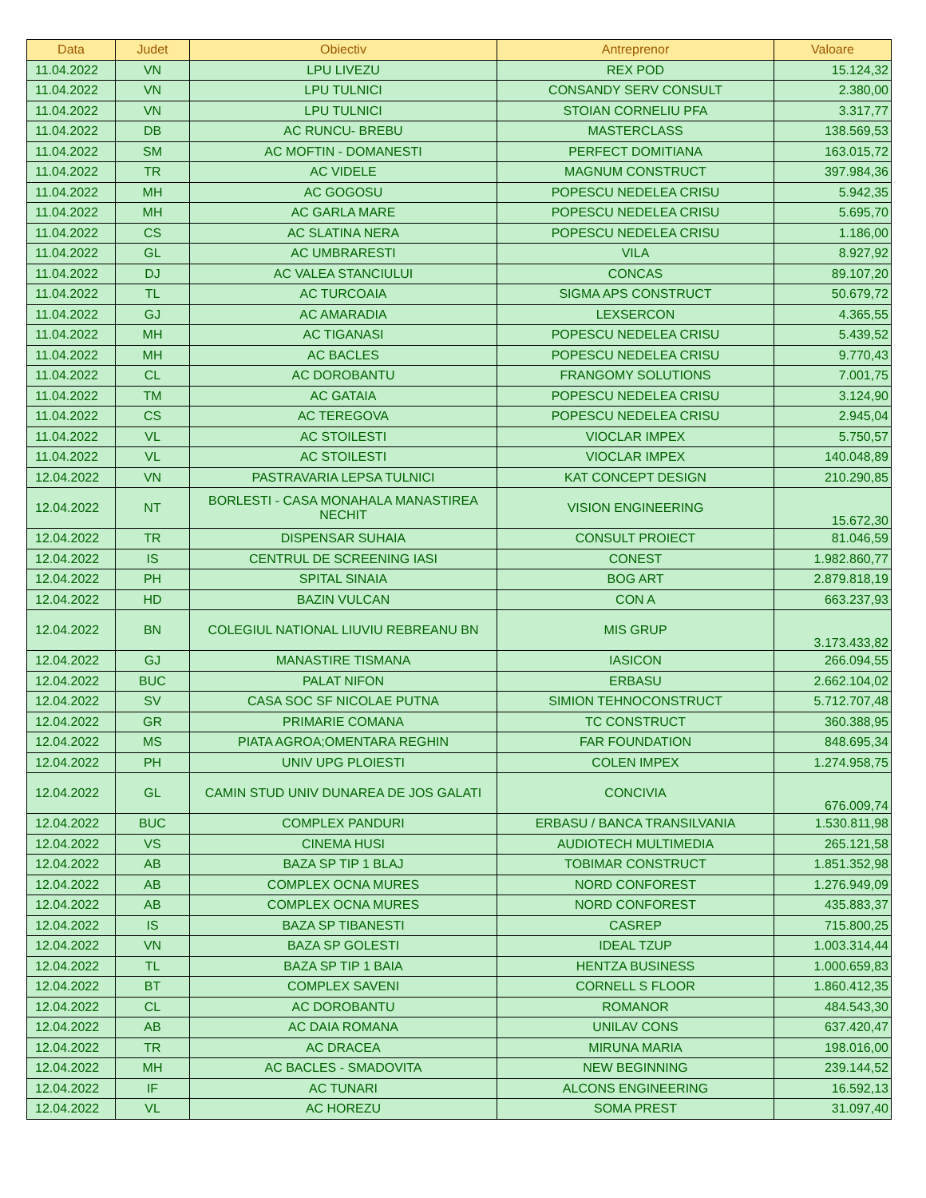| Data | Judet | Obiectiv | Antreprenor | Valoare |
| --- | --- | --- | --- | --- |
| 11.04.2022 | VN | LPU LIVEZU | REX POD | 15.124,32 |
| 11.04.2022 | VN | LPU TULNICI | CONSANDY SERV CONSULT | 2.380,00 |
| 11.04.2022 | VN | LPU TULNICI | STOIAN CORNELIU PFA | 3.317,77 |
| 11.04.2022 | DB | AC RUNCU- BREBU | MASTERCLASS | 138.569,53 |
| 11.04.2022 | SM | AC MOFTIN - DOMANESTI | PERFECT DOMITIANA | 163.015,72 |
| 11.04.2022 | TR | AC VIDELE | MAGNUM CONSTRUCT | 397.984,36 |
| 11.04.2022 | MH | AC GOGOSU | POPESCU NEDELEA CRISU | 5.942,35 |
| 11.04.2022 | MH | AC GARLA MARE | POPESCU NEDELEA CRISU | 5.695,70 |
| 11.04.2022 | CS | AC SLATINA NERA | POPESCU NEDELEA CRISU | 1.186,00 |
| 11.04.2022 | GL | AC UMBRARESTI | VILA | 8.927,92 |
| 11.04.2022 | DJ | AC VALEA STANCIULUI | CONCAS | 89.107,20 |
| 11.04.2022 | TL | AC TURCOAIA | SIGMA APS CONSTRUCT | 50.679,72 |
| 11.04.2022 | GJ | AC AMARADIA | LEXSERCON | 4.365,55 |
| 11.04.2022 | MH | AC TIGANASI | POPESCU NEDELEA CRISU | 5.439,52 |
| 11.04.2022 | MH | AC BACLES | POPESCU NEDELEA CRISU | 9.770,43 |
| 11.04.2022 | CL | AC DOROBANTU | FRANGOMY SOLUTIONS | 7.001,75 |
| 11.04.2022 | TM | AC GATAIA | POPESCU NEDELEA CRISU | 3.124,90 |
| 11.04.2022 | CS | AC TEREGOVA | POPESCU NEDELEA CRISU | 2.945,04 |
| 11.04.2022 | VL | AC STOILESTI | VIOCLAR IMPEX | 5.750,57 |
| 11.04.2022 | VL | AC STOILESTI | VIOCLAR IMPEX | 140.048,89 |
| 12.04.2022 | VN | PASTRAVARIA LEPSA TULNICI | KAT CONCEPT DESIGN | 210.290,85 |
| 12.04.2022 | NT | BORLESTI - CASA MONAHALA MANASTIREA NECHIT | VISION ENGINEERING | 15.672,30 |
| 12.04.2022 | TR | DISPENSAR SUHAIA | CONSULT PROIECT | 81.046,59 |
| 12.04.2022 | IS | CENTRUL DE SCREENING IASI | CONEST | 1.982.860,77 |
| 12.04.2022 | PH | SPITAL SINAIA | BOG ART | 2.879.818,19 |
| 12.04.2022 | HD | BAZIN VULCAN | CON A | 663.237,93 |
| 12.04.2022 | BN | COLEGIUL NATIONAL LIUVIU REBREANU BN | MIS GRUP | 3.173.433,82 |
| 12.04.2022 | GJ | MANASTIRE TISMANA | IASICON | 266.094,55 |
| 12.04.2022 | BUC | PALAT NIFON | ERBASU | 2.662.104,02 |
| 12.04.2022 | SV | CASA SOC SF NICOLAE PUTNA | SIMION TEHNOCONSTRUCT | 5.712.707,48 |
| 12.04.2022 | GR | PRIMARIE COMANA | TC CONSTRUCT | 360.388,95 |
| 12.04.2022 | MS | PIATA AGROA;OMENTARA REGHIN | FAR FOUNDATION | 848.695,34 |
| 12.04.2022 | PH | UNIV UPG PLOIESTI | COLEN IMPEX | 1.274.958,75 |
| 12.04.2022 | GL | CAMIN STUD UNIV DUNAREA DE JOS GALATI | CONCIVIA | 676.009,74 |
| 12.04.2022 | BUC | COMPLEX PANDURI | ERBASU / BANCA TRANSILVANIA | 1.530.811,98 |
| 12.04.2022 | VS | CINEMA HUSI | AUDIOTECH MULTIMEDIA | 265.121,58 |
| 12.04.2022 | AB | BAZA SP TIP 1 BLAJ | TOBIMAR CONSTRUCT | 1.851.352,98 |
| 12.04.2022 | AB | COMPLEX OCNA MURES | NORD CONFOREST | 1.276.949,09 |
| 12.04.2022 | AB | COMPLEX OCNA MURES | NORD CONFOREST | 435.883,37 |
| 12.04.2022 | IS | BAZA SP TIBANESTI | CASREP | 715.800,25 |
| 12.04.2022 | VN | BAZA SP GOLESTI | IDEAL TZUP | 1.003.314,44 |
| 12.04.2022 | TL | BAZA SP TIP 1 BAIA | HENTZA BUSINESS | 1.000.659,83 |
| 12.04.2022 | BT | COMPLEX SAVENI | CORNELL S FLOOR | 1.860.412,35 |
| 12.04.2022 | CL | AC DOROBANTU | ROMANOR | 484.543,30 |
| 12.04.2022 | AB | AC DAIA ROMANA | UNILAV CONS | 637.420,47 |
| 12.04.2022 | TR | AC DRACEA | MIRUNA MARIA | 198.016,00 |
| 12.04.2022 | MH | AC BACLES - SMADOVITA | NEW BEGINNING | 239.144,52 |
| 12.04.2022 | IF | AC TUNARI | ALCONS ENGINEERING | 16.592,13 |
| 12.04.2022 | VL | AC HOREZU | SOMA PREST | 31.097,40 |